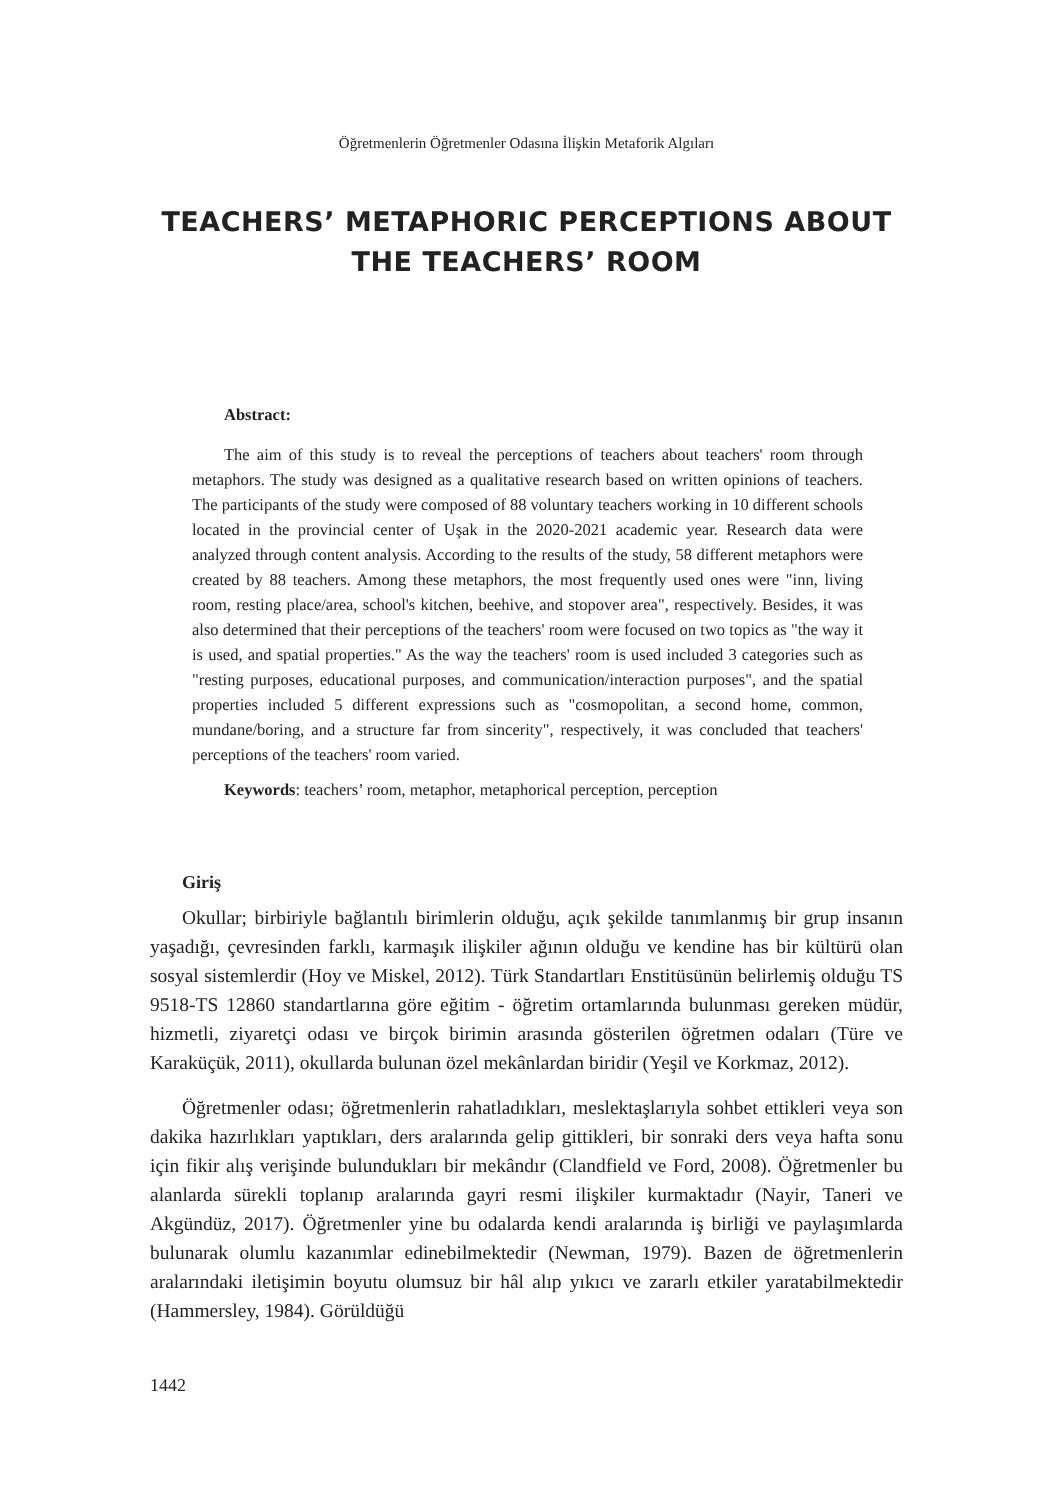Öğretmenlerin Öğretmenler Odasına İlişkin Metaforik Algıları
TEACHERS’ METAPHORIC PERCEPTIONS ABOUT
THE TEACHERS’ ROOM
Abstract:
The aim of this study is to reveal the perceptions of teachers about teachers' room through metaphors. The study was designed as a qualitative research based on written opinions of teachers. The participants of the study were composed of 88 voluntary teachers working in 10 different schools located in the provincial center of Uşak in the 2020-2021 academic year. Research data were analyzed through content analysis. According to the results of the study, 58 different metaphors were created by 88 teachers. Among these metaphors, the most frequently used ones were "inn, living room, resting place/area, school's kitchen, beehive, and stopover area", respectively. Besides, it was also determined that their perceptions of the teachers' room were focused on two topics as "the way it is used, and spatial properties." As the way the teachers' room is used included 3 categories such as "resting purposes, educational purposes, and communication/interaction purposes", and the spatial properties included 5 different expressions such as "cosmopolitan, a second home, common, mundane/boring, and a structure far from sincerity", respectively, it was concluded that teachers' perceptions of the teachers' room varied.
Keywords: teachers’ room, metaphor, metaphorical perception, perception
Giriş
Okullar; birbiriyle bağlantılı birimlerin olduğu, açık şekilde tanımlanmış bir grup insanın yaşadığı, çevresinden farklı, karmaşık ilişkiler ağının olduğu ve kendine has bir kültürü olan sosyal sistemlerdir (Hoy ve Miskel, 2012). Türk Standartları Enstitüsünün belirlemiş olduğu TS 9518-TS 12860 standartlarına göre eğitim - öğretim ortamlarında bulunması gereken müdür, hizmetli, ziyaretçi odası ve birçok birimin arasında gösterilen öğretmen odaları (Türe ve Karaküçük, 2011), okullarda bulunan özel mekânlardan biridir (Yeşil ve Korkmaz, 2012).
Öğretmenler odası; öğretmenlerin rahatladıkları, meslektaşlarıyla sohbet ettikleri veya son dakika hazırlıkları yaptıkları, ders aralarında gelip gittikleri, bir sonraki ders veya hafta sonu için fikir alış verişinde bulundukları bir mekândır (Clandfield ve Ford, 2008). Öğretmenler bu alanlarda sürekli toplanıp aralarında gayri resmi ilişkiler kurmaktadır (Nayir, Taneri ve Akgündüz, 2017). Öğretmenler yine bu odalarda kendi aralarında iş birliği ve paylaşımlarda bulunarak olumlu kazanımlar edinebilmektedir (Newman, 1979). Bazen de öğretmenlerin aralarındaki iletişimin boyutu olumsuz bir hâl alıp yıkıcı ve zararlı etkiler yaratabilmektedir (Hammersley, 1984). Görüldüğü
1442